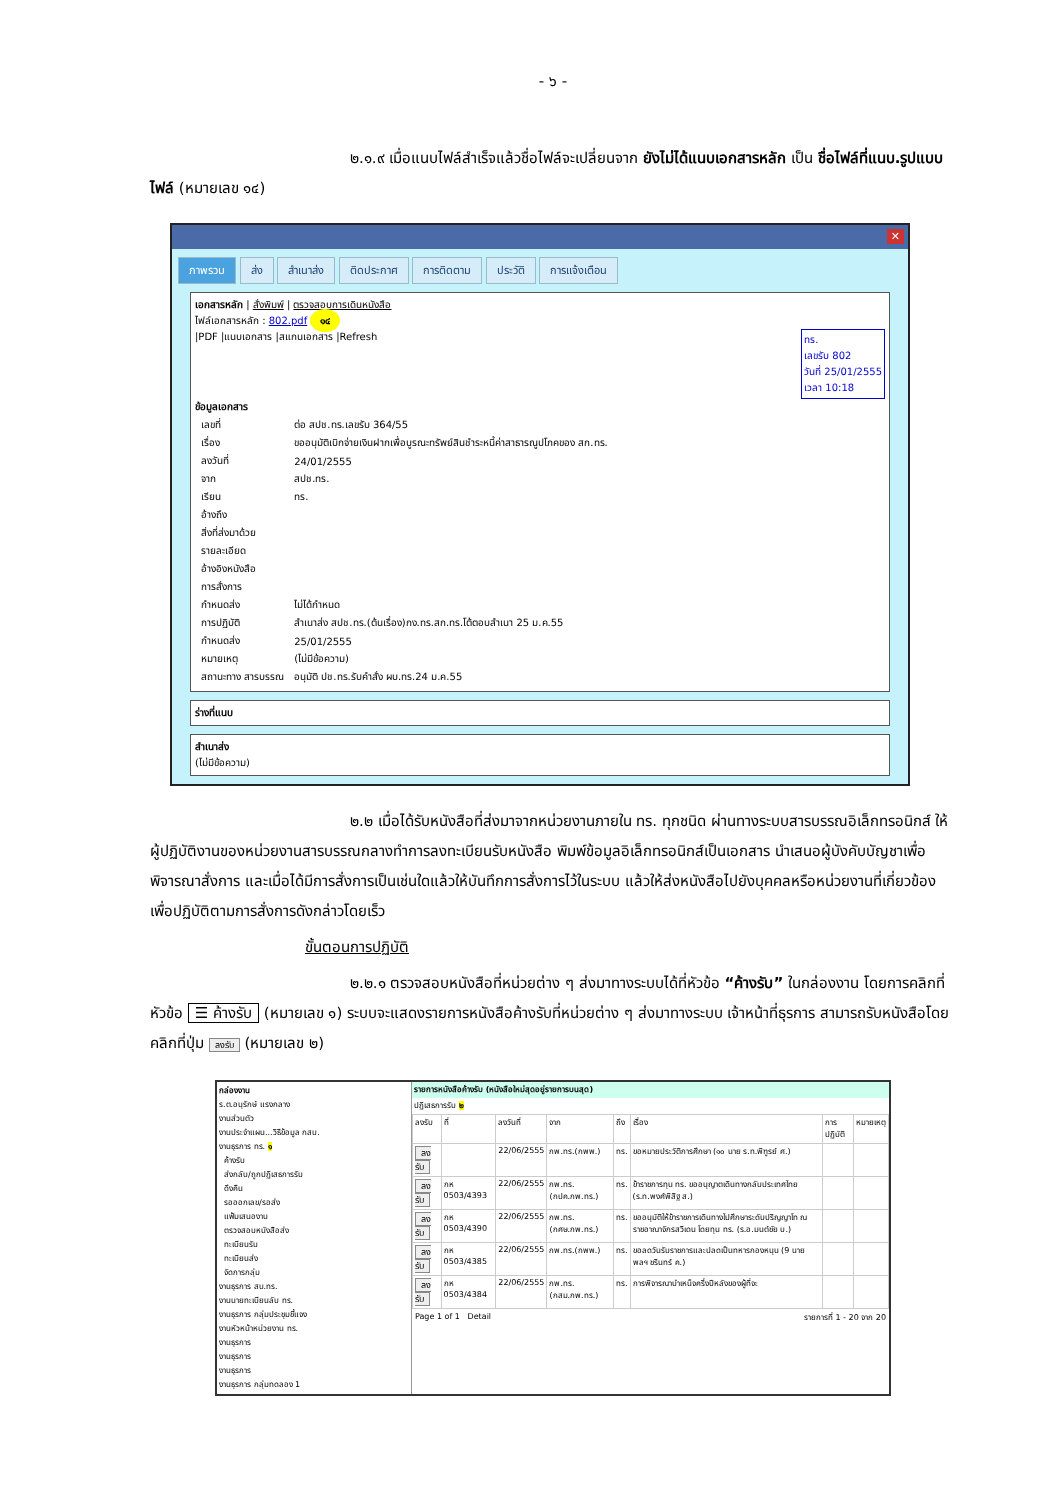- ๖ -
๒.๑.๙ เมื่อแนบไฟล์สำเร็จแล้วชื่อไฟล์จะเปลี่ยนจาก ยังไม่ได้แนบเอกสารหลัก เป็น ชื่อไฟล์ที่แนบ.รูปแบบไฟล์ (หมายเลข ๑๔)
✕
ภาพรวม ส่ง สำเนาส่ง ติดประกาศ การติดตาม ประวัติ การแจ้งเตือน
เอกสารหลัก | สั่งพิมพ์ | ตรวจสอบการเดินหนังสือ
ไฟล์เอกสารหลัก : 802.pdf ๑๔
|PDF |แนบเอกสาร |สแกนเอกสาร |Refresh
ทร.
เลขรับ 802
วันที่ 25/01/2555
เวลา 10:18
ข้อมูลเอกสาร
| เลขที่ | ต่อ สปช.ทร.เลขรับ 364/55 |
| เรื่อง | ขออนุมัติเบิกจ่ายเงินฝากเพื่อบูรณะทรัพย์สินชำระหนี้ค่าสาธารณูปโภคของ สก.ทร. |
| ลงวันที่ | 24/01/2555 |
| จาก | สปช.ทร. |
| เรียน | ทร. |
| อ้างถึง | |
| สิ่งที่ส่งมาด้วย | |
| รายละเอียด | |
| อ้างอิงหนังสือ | |
| การสั่งการ | |
| กำหนดส่ง | ไม่ได้กำหนด |
| การปฏิบัติ | สำเนาส่ง สปช.ทร.(ต้นเรื่อง)กง.ทร.สก.ทร.โต้ตอบสำเนา 25 ม.ค.55 |
| กำหนดส่ง | 25/01/2555 |
| หมายเหตุ | (ไม่มีข้อความ) |
| สถานะทาง สารบรรณ | อนุมัติ ปช.ทร.รับคำสั่ง ผบ.ทร.24 ม.ค.55 |
ร่างที่แนบ
สำเนาส่ง
(ไม่มีข้อความ)
๒.๒ เมื่อได้รับหนังสือที่ส่งมาจากหน่วยงานภายใน ทร. ทุกชนิด ผ่านทางระบบสารบรรณอิเล็กทรอนิกส์ ให้ผู้ปฏิบัติงานของหน่วยงานสารบรรณกลางทำการลงทะเบียนรับหนังสือ พิมพ์ข้อมูลอิเล็กทรอนิกส์เป็นเอกสาร นำเสนอผู้บังคับบัญชาเพื่อพิจารณาสั่งการ และเมื่อได้มีการสั่งการเป็นเช่นใดแล้วให้บันทึกการสั่งการไว้ในระบบ แล้วให้ส่งหนังสือไปยังบุคคลหรือหน่วยงานที่เกี่ยวข้องเพื่อปฏิบัติตามการสั่งการดังกล่าวโดยเร็ว
ขั้นตอนการปฏิบัติ
๒.๒.๑ ตรวจสอบหนังสือที่หน่วยต่าง ๆ ส่งมาทางระบบได้ที่หัวข้อ “ค้างรับ” ในกล่องงาน โดยการคลิกที่หัวข้อ ☰ ค้างรับ (หมายเลข ๑) ระบบจะแสดงรายการหนังสือค้างรับที่หน่วยต่าง ๆ ส่งมาทางระบบ เจ้าหน้าที่ธุรการ สามารถรับหนังสือโดยคลิกที่ปุ่ม ลงรับ (หมายเลข ๒)
กล่องงาน
ร.ต.อนุรักษ์ แรงกลาง
งานส่วนตัว
งานประจำแผน...วิธีข้อมูล กสบ.
งานธุรการ ทร. ๑
ค้างรับ
ส่งกลับ/ถูกปฏิเสธการรับ
ดึงคืน
รอออกเลข/รอส่ง
แฟ้มเสนองาน
ตรวจสอบหนังสือส่ง
ทะเบียนรับ
ทะเบียนส่ง
จัดการกลุ่ม
งานธุรการ สบ.ทร.
งานนายทะเบียนลับ ทร.
งานธุรการ กลุ่มประชุมชี้แจง
งานหัวหน้าหน่วยงาน ทร.
งานธุรการ
งานธุรการ
งานธุรการ
งานธุรการ กลุ่มทดลอง 1
รายการหนังสือค้างรับ (หนังสือใหม่สุดอยู่รายการบนสุด)
ปฏิเสธการรับ ๒
| ลงรับ | ที่ | ลงวันที่ | จาก | ถึง | เรื่อง | การปฏิบัติ | หมายเหตุ |
| --- | --- | --- | --- | --- | --- | --- | --- |
| ลงรับ | | 22/06/2555 | กพ.ทร.(กพพ.) | ทร. | ขอหมายประวัติการศึกษา (๑๐ นาย ร.ท.พิฑูรย์ ศ.) | | |
| ลงรับ | กห 0503/4393 | 22/06/2555 | กพ.ทร.(กปค.กพ.ทร.) | ทร. | ข้าราชการทุน ทร. ขออนุญาตเดินทางกลับประเทศไทย (ร.ท.พงศ์พิสิฐ ส.) | | |
| ลงรับ | กห 0503/4390 | 22/06/2555 | กพ.ทร.(กศษ.กพ.ทร.) | ทร. | ขออนุมัติให้ข้าราชการเดินทางไปศึกษาระดับปริญญาโท ณ ราชอาณาจักรสวีเดน โดยทุน ทร. (ร.อ.มนต์ชัย บ.) | | |
| ลงรับ | กห 0503/4385 | 22/06/2555 | กพ.ทร.(กพพ.) | ทร. | ขอลดวันรับราชการและปลดเป็นทหารกองหนุน (9 นาย พลฯ ชรินทร์ ค.) | | |
| ลงรับ | กห 0503/4384 | 22/06/2555 | กพ.ทร.(กสม.กพ.ทร.) | ทร. | การพิจารณาบำเหน็จครึ่งปีหลังของผู้ที่จะ | | |
Page 1 of 1 Detail รายการที่ 1 - 20 จาก 20